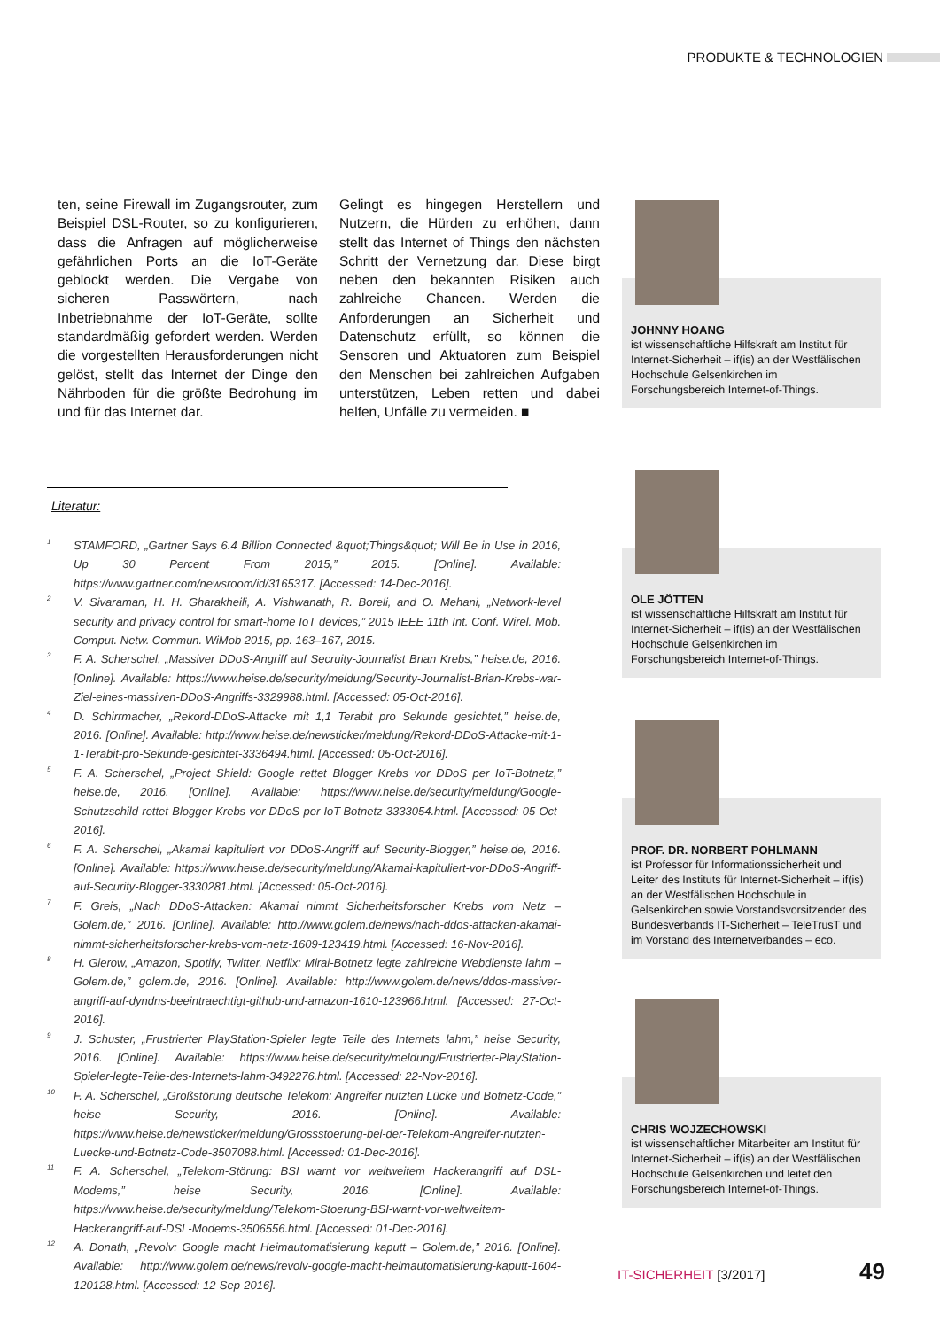PRODUKTE & TECHNOLOGIEN
ten, seine Firewall im Zugangsrouter, zum Beispiel DSL-Router, so zu konfigurieren, dass die Anfragen auf möglicherweise gefährlichen Ports an die IoT-Geräte geblockt werden. Die Vergabe von sicheren Passwörtern, nach Inbetriebnahme der IoT-Geräte, sollte standardmäßig gefordert werden. Werden die vorgestellten Herausforderungen nicht gelöst, stellt das Internet der Dinge den Nährboden für die größte Bedrohung im und für das Internet dar.
Gelingt es hingegen Herstellern und Nutzern, die Hürden zu erhöhen, dann stellt das Internet of Things den nächsten Schritt der Vernetzung dar. Diese birgt neben den bekannten Risiken auch zahlreiche Chancen. Werden die Anforderungen an Sicherheit und Datenschutz erfüllt, so können die Sensoren und Aktuatoren zum Beispiel den Menschen bei zahlreichen Aufgaben unterstützen, Leben retten und dabei helfen, Unfälle zu vermeiden. ■
Literatur:
<sup>1</sup>
STAMFORD, „Gartner Says 6.4 Billion Connected &quot;Things&quot; Will Be in Use in 2016, Up 30 Percent From 2015,” 2015. [Online]. Available: https://www.gartner.com/newsroom/id/3165317. [Accessed: 14-Dec-2016].
<sup>2</sup>
V. Sivaraman, H. H. Gharakheili, A. Vishwanath, R. Boreli, and O. Mehani, „Network-level security and privacy control for smart-home IoT devices,” 2015 IEEE 11th Int. Conf. Wirel. Mob. Comput. Netw. Commun. WiMob 2015, pp. 163–167, 2015.
<sup>3</sup>
F. A. Scherschel, „Massiver DDoS-Angriff auf Secruity-Journalist Brian Krebs,” heise.de, 2016. [Online]. Available: https://www.heise.de/security/meldung/Security-Journalist-Brian-Krebs-war-Ziel-eines-massiven-DDoS-Angriffs-3329988.html. [Accessed: 05-Oct-2016].
<sup>4</sup>
D. Schirrmacher, „Rekord-DDoS-Attacke mit 1,1 Terabit pro Sekunde gesichtet,” heise.de, 2016. [Online]. Available: http://www.heise.de/newsticker/meldung/Rekord-DDoS-Attacke-mit-1-1-Terabit-pro-Sekunde-gesichtet-3336494.html. [Accessed: 05-Oct-2016].
<sup>5</sup>
F. A. Scherschel, „Project Shield: Google rettet Blogger Krebs vor DDoS per IoT-Botnetz,” heise.de, 2016. [Online]. Available: https://www.heise.de/security/meldung/Google-Schutzschild-rettet-Blogger-Krebs-vor-DDoS-per-IoT-Botnetz-3333054.html. [Accessed: 05-Oct-2016].
<sup>6</sup>
F. A. Scherschel, „Akamai kapituliert vor DDoS-Angriff auf Security-Blogger,” heise.de, 2016. [Online]. Available: https://www.heise.de/security/meldung/Akamai-kapituliert-vor-DDoS-Angriff-auf-Security-Blogger-3330281.html. [Accessed: 05-Oct-2016].
<sup>7</sup>
F. Greis, „Nach DDoS-Attacken: Akamai nimmt Sicherheitsforscher Krebs vom Netz – Golem.de,” 2016. [Online]. Available: http://www.golem.de/news/nach-ddos-attacken-akamai-nimmt-sicherheitsforscher-krebs-vom-netz-1609-123419.html. [Accessed: 16-Nov-2016].
<sup>8</sup>
H. Gierow, „Amazon, Spotify, Twitter, Netflix: Mirai-Botnetz legte zahlreiche Webdienste lahm – Golem.de,” golem.de, 2016. [Online]. Available: http://www.golem.de/news/ddos-massiver-angriff-auf-dyndns-beeintraechtigt-github-und-amazon-1610-123966.html. [Accessed: 27-Oct-2016].
<sup>9</sup>
J. Schuster, „Frustrierter PlayStation-Spieler legte Teile des Internets lahm,” heise Security, 2016. [Online]. Available: https://www.heise.de/security/meldung/Frustrierter-PlayStation-Spieler-legte-Teile-des-Internets-lahm-3492276.html. [Accessed: 22-Nov-2016].
<sup>10</sup>
F. A. Scherschel, „Großstörung deutsche Telekom: Angreifer nutzten Lücke und Botnetz-Code,” heise Security, 2016. [Online]. Available: https://www.heise.de/newsticker/meldung/Grossstoerung-bei-der-Telekom-Angreifer-nutzten-Luecke-und-Botnetz-Code-3507088.html. [Accessed: 01-Dec-2016].
<sup>11</sup>
F. A. Scherschel, „Telekom-Störung: BSI warnt vor weltweitem Hackerangriff auf DSL-Modems,” heise Security, 2016. [Online]. Available: https://www.heise.de/security/meldung/Telekom-Stoerung-BSI-warnt-vor-weltweitem-Hackerangriff-auf-DSL-Modems-3506556.html. [Accessed: 01-Dec-2016].
<sup>12</sup>
A. Donath, „Revolv: Google macht Heimautomatisierung kaputt – Golem.de,” 2016. [Online]. Available: http://www.golem.de/news/revolv-google-macht-heimautomatisierung-kaputt-1604-120128.html. [Accessed: 12-Sep-2016].
JOHNNY HOANG
ist wissenschaftliche Hilfskraft am Institut für Internet-Sicherheit – if(is) an der Westfälischen Hochschule Gelsenkirchen im Forschungsbereich Internet-of-Things.
OLE JÖTTEN
ist wissenschaftliche Hilfskraft am Institut für Internet-Sicherheit – if(is) an der Westfälischen Hochschule Gelsenkirchen im Forschungsbereich Internet-of-Things.
PROF. DR. NORBERT POHLMANN
ist Professor für Informationssicherheit und Leiter des Instituts für Internet-Sicherheit – if(is) an der Westfälischen Hochschule in Gelsenkirchen sowie Vorstandsvorsitzender des Bundesverbands IT-Sicherheit – TeleTrusT und im Vorstand des Internetverbandes – eco.
CHRIS WOJZECHOWSKI
ist wissenschaftlicher Mitarbeiter am Institut für Internet-Sicherheit – if(is) an der Westfälischen Hochschule Gelsenkirchen und leitet den Forschungsbereich Internet-of-Things.
IT-SICHERHEIT [3/2017] 49